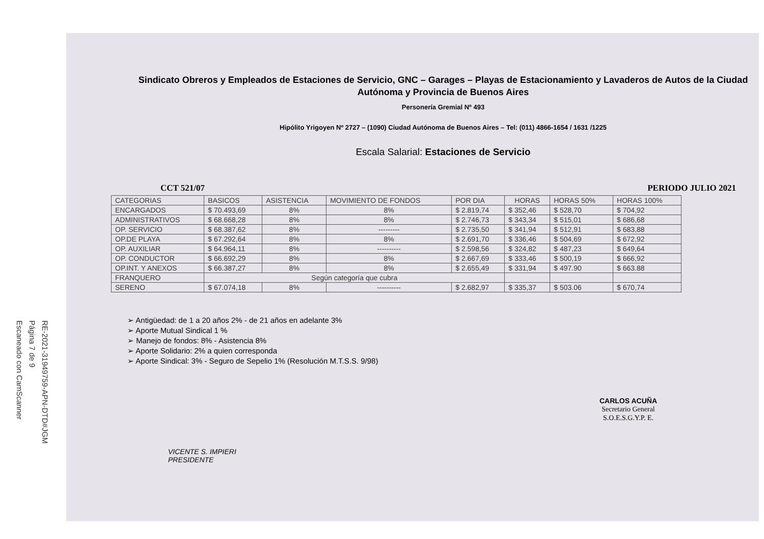Escaneado con CamScanner
Página 7 de 9
RE-2021-31949759-APN-DTD#JGM
Sindicato Obreros y Empleados de Estaciones de Servicio, GNC – Garages – Playas de Estacionamiento y Lavaderos de Autos de la Ciudad Autónoma y Provincia de Buenos Aires
Personería Gremial Nº 493
Hipólito Yrigoyen Nº 2727 – (1090) Ciudad Autónoma de Buenos Aires – Tel: (011) 4866-1654 / 1631 /1225
Escala Salarial: Estaciones de Servicio
CCT 521/07 PERIODO JULIO 2021
| CATEGORIAS | BASICOS | ASISTENCIA | MOVIMIENTO DE FONDOS | POR DIA | HORAS | HORAS 50% | HORAS 100% |
| --- | --- | --- | --- | --- | --- | --- | --- |
| ENCARGADOS | $ 70.493,69 | 8% | 8% | $ 2.819,74 | $ 352,46 | $ 528,70 | $ 704,92 |
| ADMINISTRATIVOS | $ 68.668,28 | 8% | 8% | $ 2.746,73 | $ 343,34 | $ 515,01 | $ 686,68 |
| OP. SERVICIO | $ 68.387,62 | 8% | --------- | $ 2.735,50 | $ 341,94 | $ 512,91 | $ 683,88 |
| OP.DE PLAYA | $ 67.292,64 | 8% | 8% | $ 2.691,70 | $ 336,46 | $ 504,69 | $ 672,92 |
| OP. AUXILIAR | $ 64.964,11 | 8% | ---------- | $ 2.598,56 | $ 324,82 | $ 487,23 | $ 649,64 |
| OP. CONDUCTOR | $ 66.692,29 | 8% | 8% | $ 2.667,69 | $ 333,46 | $ 500,19 | $ 666,92 |
| OP.INT. Y ANEXOS | $ 66.387,27 | 8% | 8% | $ 2.655,49 | $ 331,94 | $ 497.90 | $ 663.88 |
| FRANQUERO | Según categoría que cubra | | | | | | |
| SERENO | $ 67.074,18 | 8% | ---------- | $ 2.682,97 | $ 335,37 | $ 503.06 | $ 670,74 |
➢ Antigüedad: de 1 a 20 años 2% - de 21 años en adelante 3%
➢ Aporte Mutual Sindical 1 %
➢ Manejo de fondos: 8% - Asistencia 8%
➢ Aporte Solidario: 2% a quien corresponda
➢ Aporte Sindical: 3% - Seguro de Sepelio 1% (Resolución M.T.S.S. 9/98)
VICENTE S. IMPIERI
PRESIDENTE
CARLOS ACUÑA
Secretario General
S.O.E.S.G.Y.P. E.